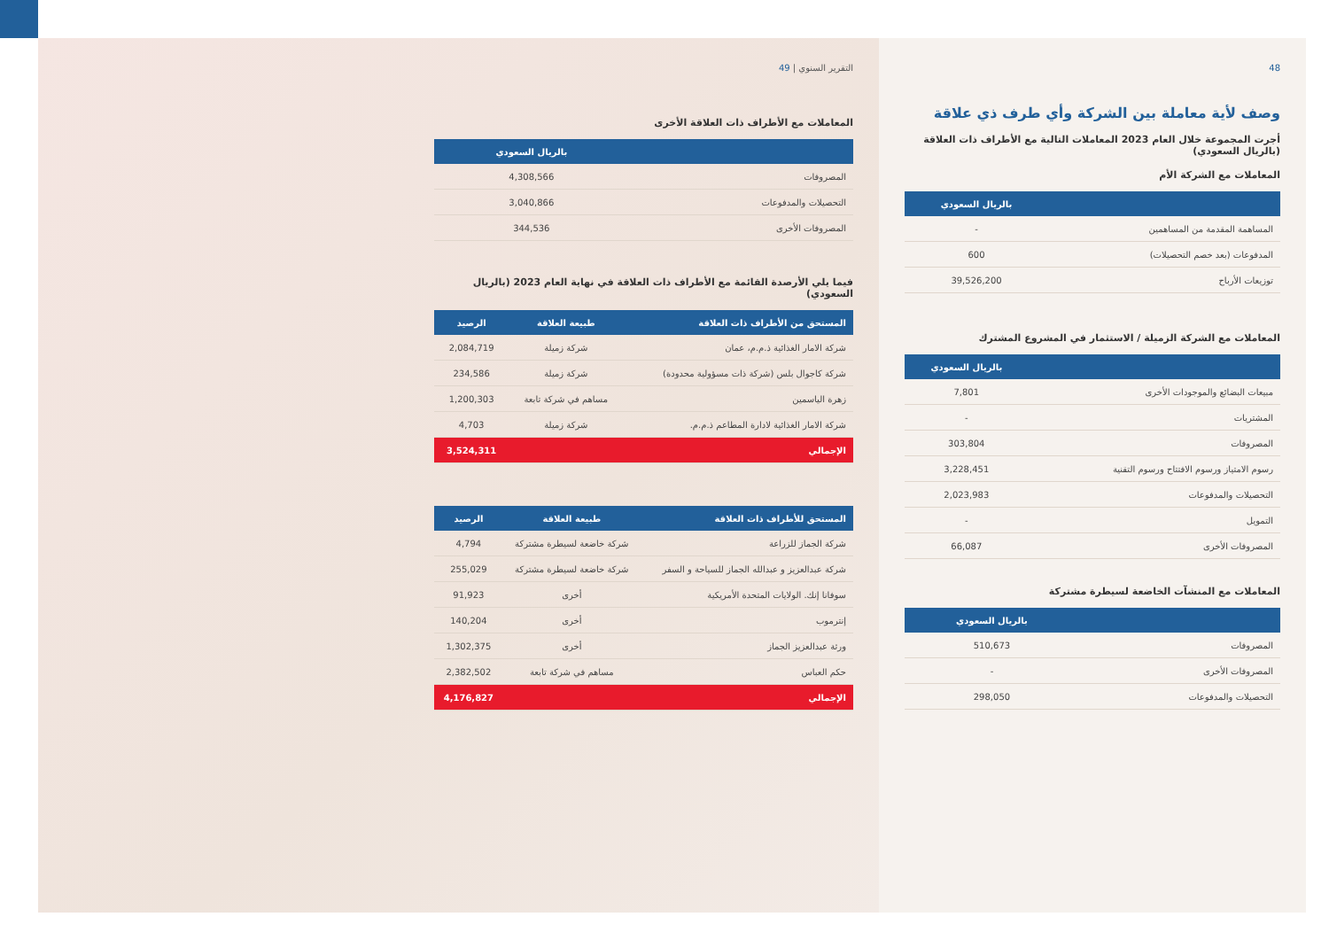التقرير السنوي | 49
المعاملات مع الأطراف ذات العلاقة الأخرى
| | بالريال السعودي |
| --- | --- |
| المصروفات | 4,308,566 |
| التحصيلات والمدفوعات | 3,040,866 |
| المصروفات الأخرى | 344,536 |
فيما يلي الأرصدة القائمة مع الأطراف ذات العلاقة في نهاية العام 2023 (بالريال السعودي)
| المستحق من الأطراف ذات العلاقة | طبيعة العلاقة | الرصيد |
| --- | --- | --- |
| شركة الامار الغذائية ذ.م.م، عمان | شركة زميلة | 2,084,719 |
| شركة كاجوال بلس (شركة ذات مسؤولية محدودة) | شركة زميلة | 234,586 |
| زهرة الياسمين | مساهم في شركة تابعة | 1,200,303 |
| شركة الامار الغذائية لادارة المطاعم ذ.م.م. | شركة زميلة | 4,703 |
| الإجمالي | | 3,524,311 |
| المستحق للأطراف ذات العلاقة | طبيعة العلاقة | الرصيد |
| --- | --- | --- |
| شركة الجماز للزراعة | شركة خاضعة لسيطرة مشتركة | 4,794 |
| شركة عبدالعزيز و عبدالله الجماز للسياحة و السفر | شركة خاضعة لسيطرة مشتركة | 255,029 |
| سوفانا إنك. الولايات المتحدة الأمريكية | أخرى | 91,923 |
| إنترموب | أخرى | 140,204 |
| ورثة عبدالعزيز الجماز | أخرى | 1,302,375 |
| حكم العباس | مساهم في شركة تابعة | 2,382,502 |
| الإجمالي | | 4,176,827 |
48
وصف لأية معاملة بين الشركة وأي طرف ذي علاقة
أجرت المجموعة خلال العام 2023 المعاملات التالية مع الأطراف ذات العلاقة (بالريال السعودي)
المعاملات مع الشركة الأم
| | بالريال السعودي |
| --- | --- |
| المساهمة المقدمة من المساهمين | - |
| المدفوعات (بعد خصم التحصيلات) | 600 |
| توزيعات الأرباح | 39,526,200 |
المعاملات مع الشركة الزميلة / الاستثمار في المشروع المشترك
| | بالريال السعودي |
| --- | --- |
| مبيعات البضائع والموجودات الأخرى | 7,801 |
| المشتريات | - |
| المصروفات | 303,804 |
| رسوم الامتياز ورسوم الافتتاح ورسوم التقنية | 3,228,451 |
| التحصيلات والمدفوعات | 2,023,983 |
| التمويل | - |
| المصروفات الأخرى | 66,087 |
المعاملات مع المنشآت الخاضعة لسيطرة مشتركة
| | بالريال السعودي |
| --- | --- |
| المصروفات | 510,673 |
| المصروفات الأخرى | - |
| التحصيلات والمدفوعات | 298,050 |